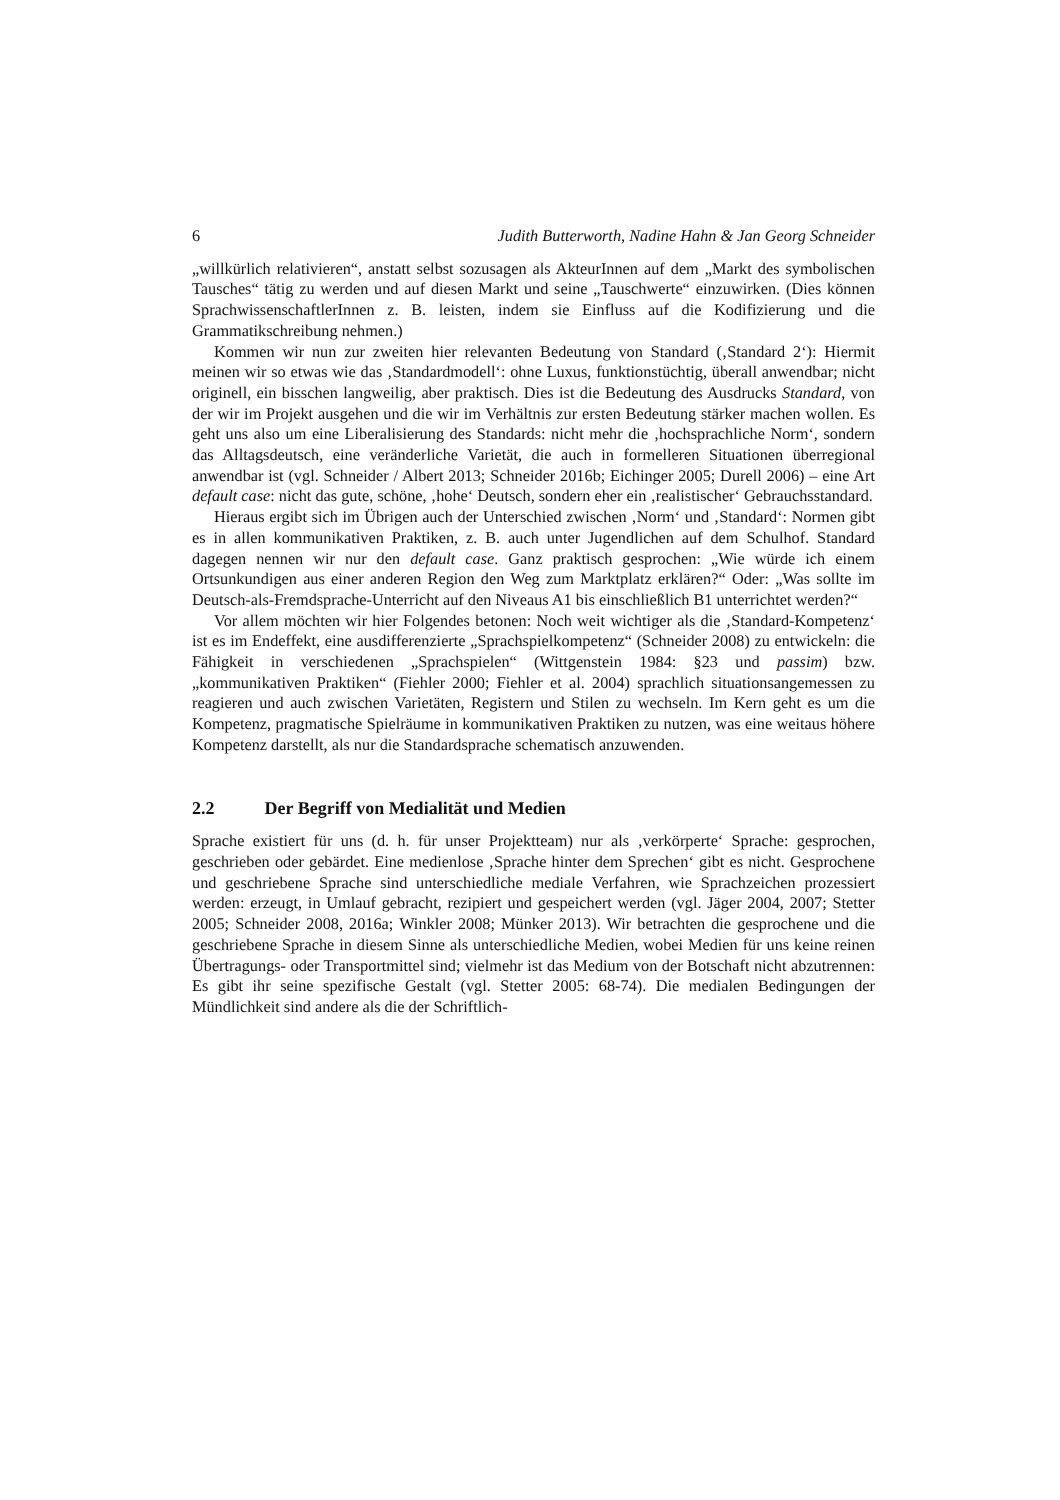6 Judith Butterworth, Nadine Hahn & Jan Georg Schneider
„willkürlich relativieren“, anstatt selbst sozusagen als AkteurInnen auf dem „Markt des symbolischen Tausches“ tätig zu werden und auf diesen Markt und seine „Tauschwerte“ einzuwirken. (Dies können SprachwissenschaftlerInnen z. B. leisten, indem sie Einfluss auf die Kodifizierung und die Grammatikschreibung nehmen.)
Kommen wir nun zur zweiten hier relevanten Bedeutung von Standard (‚Standard 2‘): Hiermit meinen wir so etwas wie das ‚Standardmodell‘: ohne Luxus, funktionstüchtig, überall anwendbar; nicht originell, ein bisschen langweilig, aber praktisch. Dies ist die Bedeutung des Ausdrucks Standard, von der wir im Projekt ausgehen und die wir im Verhältnis zur ersten Bedeutung stärker machen wollen. Es geht uns also um eine Liberalisierung des Standards: nicht mehr die ‚hochsprachliche Norm‘, sondern das Alltagsdeutsch, eine veränderliche Varietät, die auch in formelleren Situationen überregional anwendbar ist (vgl. Schneider / Albert 2013; Schneider 2016b; Eichinger 2005; Durell 2006) – eine Art default case: nicht das gute, schöne, ‚hohe‘ Deutsch, sondern eher ein ‚realistischer‘ Gebrauchsstandard.
Hieraus ergibt sich im Übrigen auch der Unterschied zwischen ‚Norm‘ und ‚Standard‘: Normen gibt es in allen kommunikativen Praktiken, z. B. auch unter Jugendlichen auf dem Schulhof. Standard dagegen nennen wir nur den default case. Ganz praktisch gesprochen: „Wie würde ich einem Ortsunkundigen aus einer anderen Region den Weg zum Marktplatz erklären?“ Oder: „Was sollte im Deutsch-als-Fremdsprache-Unterricht auf den Niveaus A1 bis einschließlich B1 unterrichtet werden?“
Vor allem möchten wir hier Folgendes betonen: Noch weit wichtiger als die ‚Standard-Kompetenz‘ ist es im Endeffekt, eine ausdifferenzierte „Sprachspielkompetenz“ (Schneider 2008) zu entwickeln: die Fähigkeit in verschiedenen „Sprachspielen“ (Wittgenstein 1984: §23 und passim) bzw. „kommunikativen Praktiken“ (Fiehler 2000; Fiehler et al. 2004) sprachlich situationsangemessen zu reagieren und auch zwischen Varietäten, Registern und Stilen zu wechseln. Im Kern geht es um die Kompetenz, pragmatische Spielräume in kommunikativen Praktiken zu nutzen, was eine weitaus höhere Kompetenz darstellt, als nur die Standardsprache schematisch anzuwenden.
2.2 Der Begriff von Medialität und Medien
Sprache existiert für uns (d. h. für unser Projektteam) nur als ‚verkörperte‘ Sprache: gesprochen, geschrieben oder gebärdet. Eine medienlose ‚Sprache hinter dem Sprechen‘ gibt es nicht. Gesprochene und geschriebene Sprache sind unterschiedliche mediale Verfahren, wie Sprachzeichen prozessiert werden: erzeugt, in Umlauf gebracht, rezipiert und gespeichert werden (vgl. Jäger 2004, 2007; Stetter 2005; Schneider 2008, 2016a; Winkler 2008; Münker 2013). Wir betrachten die gesprochene und die geschriebene Sprache in diesem Sinne als unterschiedliche Medien, wobei Medien für uns keine reinen Übertragungs- oder Transportmittel sind; vielmehr ist das Medium von der Botschaft nicht abzutrennen: Es gibt ihr seine spezifische Gestalt (vgl. Stetter 2005: 68-74). Die medialen Bedingungen der Mündlichkeit sind andere als die der Schriftlich-